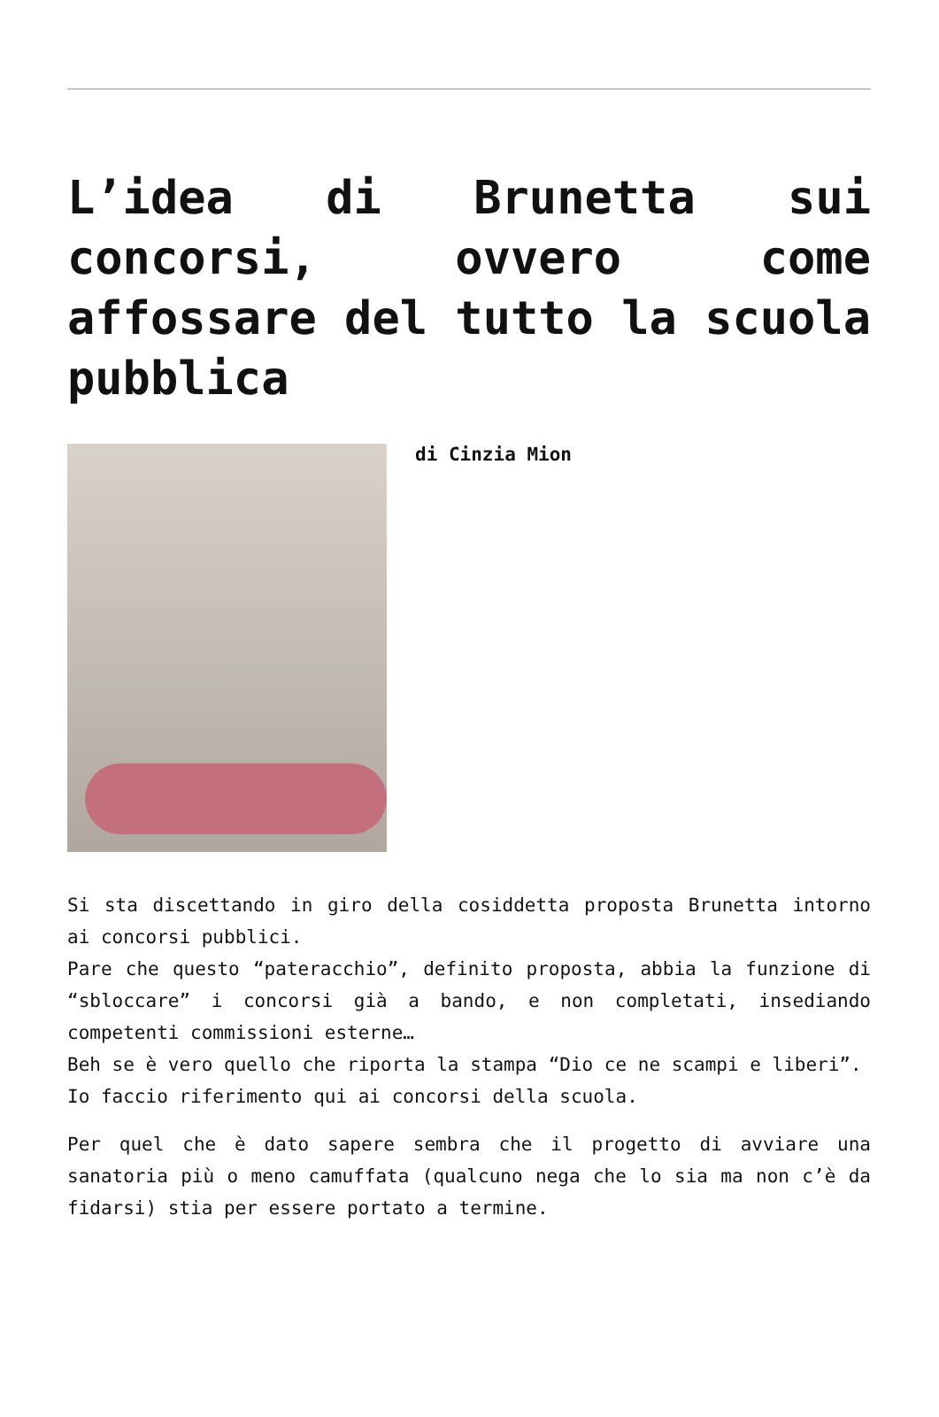L’idea di Brunetta sui concorsi, ovvero come affossare del tutto la scuola pubblica
di Cinzia Mion
Si sta discettando in giro della cosiddetta proposta Brunetta intorno ai concorsi pubblici.
Pare che questo “pateracchio”, definito proposta, abbia la funzione di “sbloccare” i concorsi già a bando, e non completati, insediando competenti commissioni esterne…
Beh se è vero quello che riporta la stampa “Dio ce ne scampi e liberi”.
Io faccio riferimento qui ai concorsi della scuola.
Per quel che è dato sapere sembra che il progetto di avviare una sanatoria più o meno camuffata (qualcuno nega che lo sia ma non c’è da fidarsi) stia per essere portato a termine.